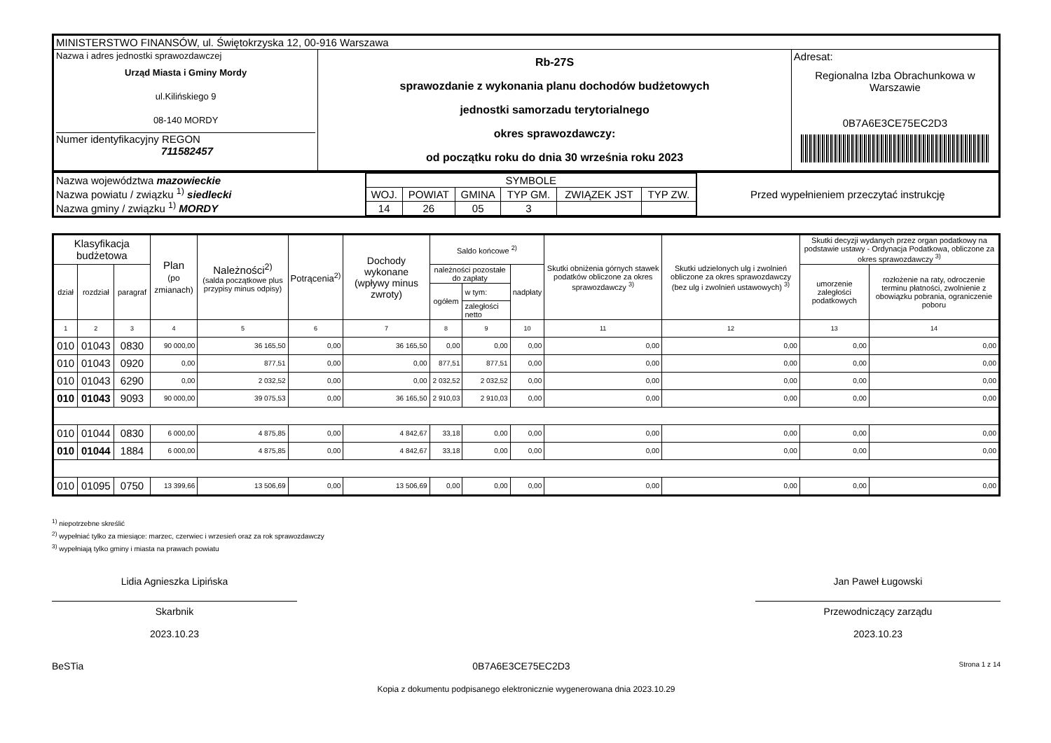| MINISTERSTWO FINANSÓW, ul. Świętokrzyska 12, 00-916 Warszawa | | |
| Nazwa i adres jednostki sprawozdawczej Urząd Miasta i Gminy Mordy ul.Kilińskiego 9 08-140 MORDY Numer identyfikacyjny REGON 711582457 | Rb-27S sprawozdanie z wykonania planu dochodów budżetowych jednostki samorzadu terytorialnego okres sprawozdawczy: od początku roku do dnia 30 września roku 2023 | Adresat: Regionalna Izba Obrachunkowa w Warszawie 0B7A6E3CE75EC2D3 |
| Nazwa województwa mazowieckie Nazwa powiatu / związku <sup>1)</sup> siedlecki Nazwa gminy / związku <sup>1)</sup> MORDY | / SYMBOLE / / / / / / / WOJ. / POWIAT / GMINA / TYP GM. / ZWIĄZEK JST / TYP ZW. / / 14 / 26 / 05 / 3 / / / | Przed wypełnieniem przeczytać instrukcję |
| Klasyfikacja budżetowa | | | Plan (po zmianach) | Należności<sup>2)</sup> (salda początkowe plus przypisy minus odpisy) | Potrącenia<sup>2)</sup> | Dochody wykonane (wpływy minus zwroty) | Saldo końcowe <sup>2)</sup> | | | Skutki obniżenia górnych stawek podatków obliczone za okres sprawozdawczy <sup>3)</sup> | Skutki udzielonych ulg i zwolnień obliczone za okres sprawozdawczy (bez ulg i zwolnień ustawowych) <sup>3)</sup> | Skutki decyzji wydanych przez organ podatkowy na podstawie ustawy - Ordynacja Podatkowa, obliczone za okres sprawozdawczy <sup>3)</sup> | |
| dział | rozdział | paragraf | | | | | należności pozostałe do zapłaty | | nadpłaty | | | umorzenie zaległości podatkowych | rozłożenie na raty, odroczenie terminu płatności, zwolnienie z obowiązku pobrania, ograniczenie poboru |
| | | | | | | | ogółem | w tym: | | | | | |
| | | | | | | | | zaległości netto | | | | | |
| 1 | 2 | 3 | 4 | 5 | 6 | 7 | 8 | 9 | 10 | 11 | 12 | 13 | 14 |
| 010 | 01043 | 0830 | 90 000,00 | 36 165,50 | 0,00 | 36 165,50 | 0,00 | 0,00 | 0,00 | 0,00 | 0,00 | 0,00 | 0,00 |
| 010 | 01043 | 0920 | 0,00 | 877,51 | 0,00 | 0,00 | 877,51 | 877,51 | 0,00 | 0,00 | 0,00 | 0,00 | 0,00 |
| 010 | 01043 | 6290 | 0,00 | 2 032,52 | 0,00 | 0,00 | 2 032,52 | 2 032,52 | 0,00 | 0,00 | 0,00 | 0,00 | 0,00 |
| 010 | 01043 | 9093 | 90 000,00 | 39 075,53 | 0,00 | 36 165,50 | 2 910,03 | 2 910,03 | 0,00 | 0,00 | 0,00 | 0,00 | 0,00 |
| 010 | 01044 | 0830 | 6 000,00 | 4 875,85 | 0,00 | 4 842,67 | 33,18 | 0,00 | 0,00 | 0,00 | 0,00 | 0,00 | 0,00 |
| 010 | 01044 | 1884 | 6 000,00 | 4 875,85 | 0,00 | 4 842,67 | 33,18 | 0,00 | 0,00 | 0,00 | 0,00 | 0,00 | 0,00 |
| 010 | 01095 | 0750 | 13 399,66 | 13 506,69 | 0,00 | 13 506,69 | 0,00 | 0,00 | 0,00 | 0,00 | 0,00 | 0,00 | 0,00 |
<sup>1)</sup> niepotrzebne skreślić
<sup>2)</sup> wypełniać tylko za miesiące: marzec, czerwiec i wrzesień oraz za rok sprawozdawczy
<sup>3)</sup> wypełniają tylko gminy i miasta na prawach powiatu
Lidia Agnieszka Lipińska
Skarbnik
2023.10.23
Jan Paweł Ługowski
Przewodniczący zarządu
2023.10.23
BeSTia 0B7A6E3CE75EC2D3 Strona 1 z 14
Kopia z dokumentu podpisanego elektronicznie wygenerowana dnia 2023.10.29